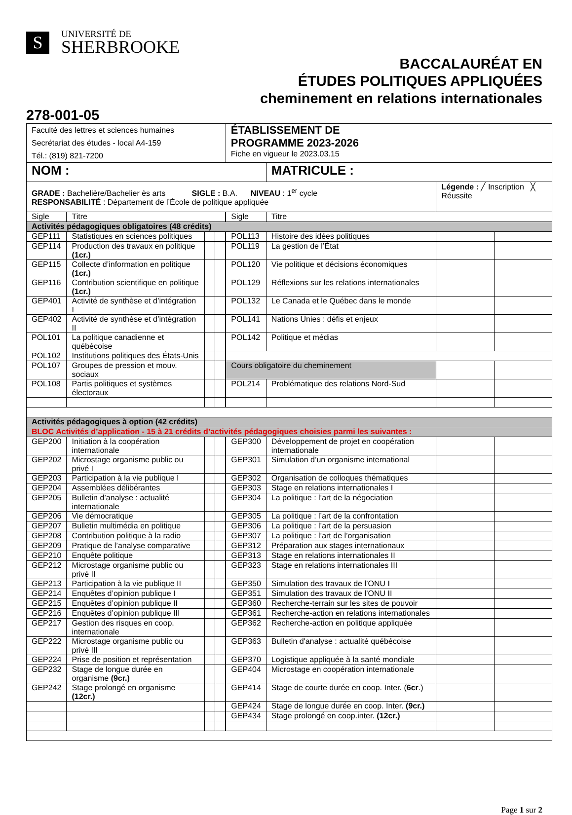S
UNIVERSITÉ DE
SHERBROOKE
BACCALAURÉAT EN
ÉTUDES POLITIQUES APPLIQUÉES
cheminement en relations internationales
278-001-05
| Faculté des lettres et sciences humaines Secrétariat des études - local A4-159 Tél.: (819) 821-7200 | | | | ÉTABLISSEMENT DE PROGRAMME 2023-2026 Fiche en vigueur le 2023.03.15 | | | |
| NOM : | | | | | MATRICULE : | | |
| GRADE : Bachelière/Bachelier ès arts SIGLE : B.A. NIVEAU : 1<sup>er</sup> cycle RESPONSABILITÉ : Département de l’École de politique appliquée | | | | | | Légende : ╱ Inscription ╳ Réussite | |
| Sigle | Titre | | | Sigle | Titre | | |
| Activités pédagogiques obligatoires (48 crédits) | | | | | | | |
| GEP111 | Statistiques en sciences politiques | | | POL113 | Histoire des idées politiques | | |
| GEP114 | Production des travaux en politique (1cr.) | | | POL119 | La gestion de l’État | | |
| GEP115 | Collecte d’information en politique (1cr.) | | | POL120 | Vie politique et décisions économiques | | |
| GEP116 | Contribution scientifique en politique (1cr.) | | | POL129 | Réflexions sur les relations internationales | | |
| GEP401 | Activité de synthèse et d’intégration I | | | POL132 | Le Canada et le Québec dans le monde | | |
| GEP402 | Activité de synthèse et d’intégration II | | | POL141 | Nations Unies : défis et enjeux | | |
| POL101 | La politique canadienne et québécoise | | | POL142 | Politique et médias | | |
| POL102 | Institutions politiques des États-Unis | | | | | | |
| POL107 | Groupes de pression et mouv. sociaux | | | Cours obligatoire du cheminement | | | |
| POL108 | Partis politiques et systèmes électoraux | | | POL214 | Problématique des relations Nord-Sud | | |
| Activités pédagogiques à option (42 crédits) | | | | | | | |
| BLOC Activités d’application - 15 à 21 crédits d’activités pédagogiques choisies parmi les suivantes : | | | | | | | |
| GEP200 | Initiation à la coopération internationale | | | GEP300 | Développement de projet en coopération internationale | | |
| GEP202 | Microstage organisme public ou privé I | | | GEP301 | Simulation d’un organisme international | | |
| GEP203 | Participation à la vie publique I | | | GEP302 | Organisation de colloques thématiques | | |
| GEP204 | Assemblées délibérantes | | | GEP303 | Stage en relations internationales I | | |
| GEP205 | Bulletin d’analyse : actualité internationale | | | GEP304 | La politique : l’art de la négociation | | |
| GEP206 | Vie démocratique | | | GEP305 | La politique : l’art de la confrontation | | |
| GEP207 | Bulletin multimédia en politique | | | GEP306 | La politique : l’art de la persuasion | | |
| GEP208 | Contribution politique à la radio | | | GEP307 | La politique : l’art de l’organisation | | |
| GEP209 | Pratique de l’analyse comparative | | | GEP312 | Préparation aux stages internationaux | | |
| GEP210 | Enquête politique | | | GEP313 | Stage en relations internationales II | | |
| GEP212 | Microstage organisme public ou privé II | | | GEP323 | Stage en relations internationales III | | |
| GEP213 | Participation à la vie publique II | | | GEP350 | Simulation des travaux de l’ONU I | | |
| GEP214 | Enquêtes d’opinion publique I | | | GEP351 | Simulation des travaux de l’ONU II | | |
| GEP215 | Enquêtes d’opinion publique II | | | GEP360 | Recherche-terrain sur les sites de pouvoir | | |
| GEP216 | Enquêtes d’opinion publique III | | | GEP361 | Recherche-action en relations internationales | | |
| GEP217 | Gestion des risques en coop. internationale | | | GEP362 | Recherche-action en politique appliquée | | |
| GEP222 | Microstage organisme public ou privé III | | | GEP363 | Bulletin d'analyse : actualité québécoise | | |
| GEP224 | Prise de position et représentation | | | GEP370 | Logistique appliquée à la santé mondiale | | |
| GEP232 | Stage de longue durée en organisme (9cr.) | | | GEP404 | Microstage en coopération internationale | | |
| GEP242 | Stage prolongé en organisme (12cr.) | | | GEP414 | Stage de courte durée en coop. Inter. ( 6cr .) | | |
| | | | | GEP424 | Stage de longue durée en coop. Inter. (9cr.) | | |
| | | | | GEP434 | Stage prolongé en coop.inter. (12cr.) | | |
Page 1 sur 2